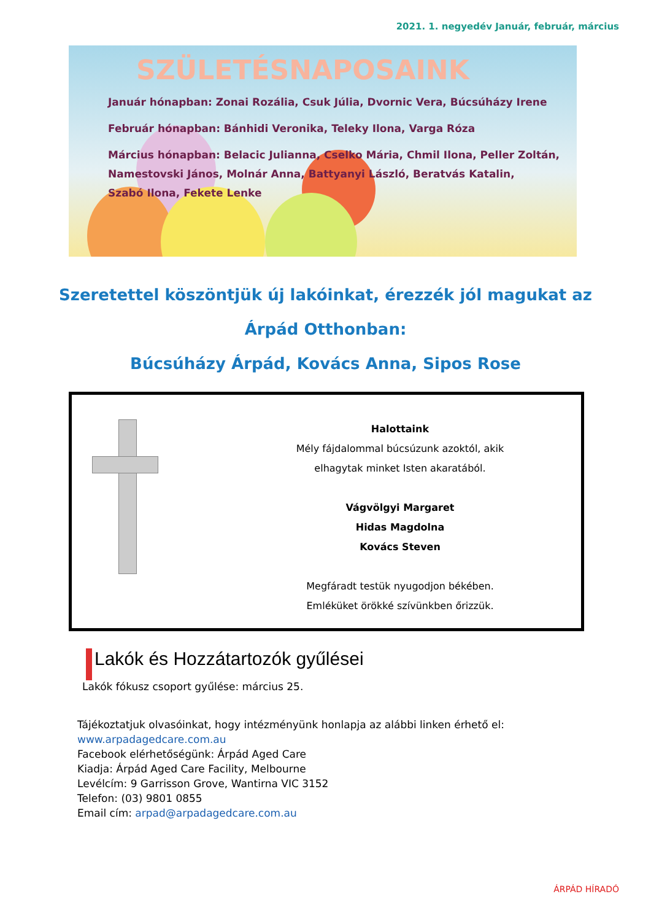2021. 1. negyedév Január, február, március
SZÜLETÉSNAPOSAINK
Január hónapban: Zonai Rozália, Csuk Júlia, Dvornic Vera, Búcsúházy Irene
Február hónapban: Bánhidi Veronika, Teleky Ilona, Varga Róza
Március hónapban: Belacic Julianna, Cselko Mária, Chmil Ilona, Peller Zoltán,
Namestovski János, Molnár Anna, Battyanyi László, Beratvás Katalin,
Szabó Ilona, Fekete Lenke
Szeretettel köszöntjük új lakóinkat, érezzék jól magukat az
Árpád Otthonban:
Búcsúházy Árpád, Kovács Anna, Sipos Rose
Halottaink
Mély fájdalommal búcsúzunk azoktól, akik
elhagytak minket Isten akaratából.
Vágvölgyi Margaret
Hidas Magdolna
Kovács Steven
Megfáradt testük nyugodjon békében.
Emléküket örökké szívünkben őrizzük.
Lakók és Hozzátartozók gyűlései
Lakók fókusz csoport gyűlése: március 25.
Tájékoztatjuk olvasóinkat, hogy intézményünk honlapja az alábbi linken érhető el:
www.arpadagedcare.com.au
Facebook elérhetőségünk: Árpád Aged Care
Kiadja: Árpád Aged Care Facility, Melbourne
Levélcím: 9 Garrisson Grove, Wantirna VIC 3152
Telefon: (03) 9801 0855
Email cím: arpad@arpadagedcare.com.au
ÁRPÁD HÍRADÓ